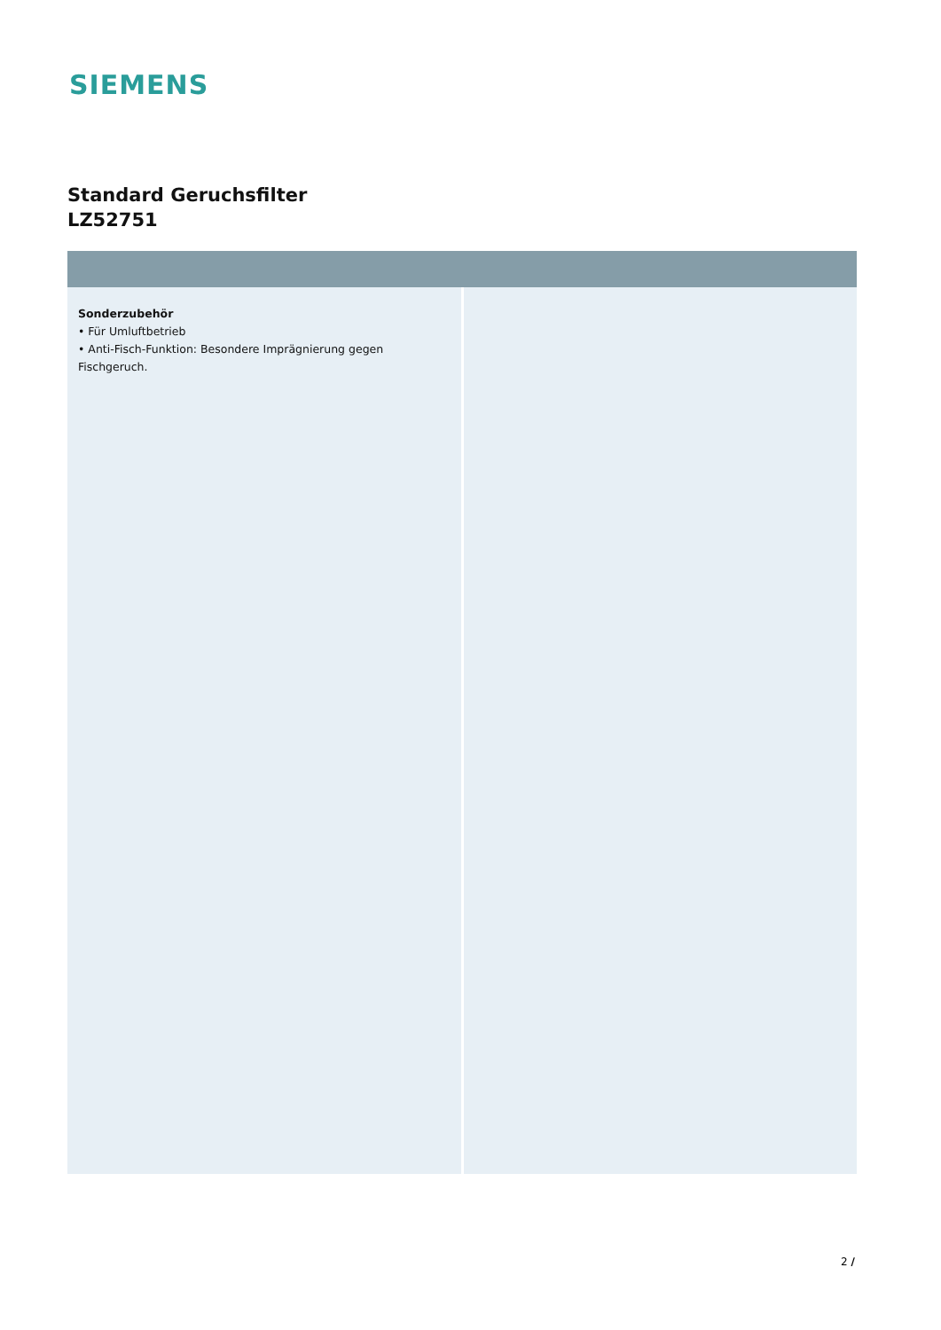SIEMENS
Standard Geruchsfilter
LZ52751
Sonderzubehör
• Für Umluftbetrieb
• Anti-Fisch-Funktion: Besondere Imprägnierung gegen Fischgeruch.
2 /